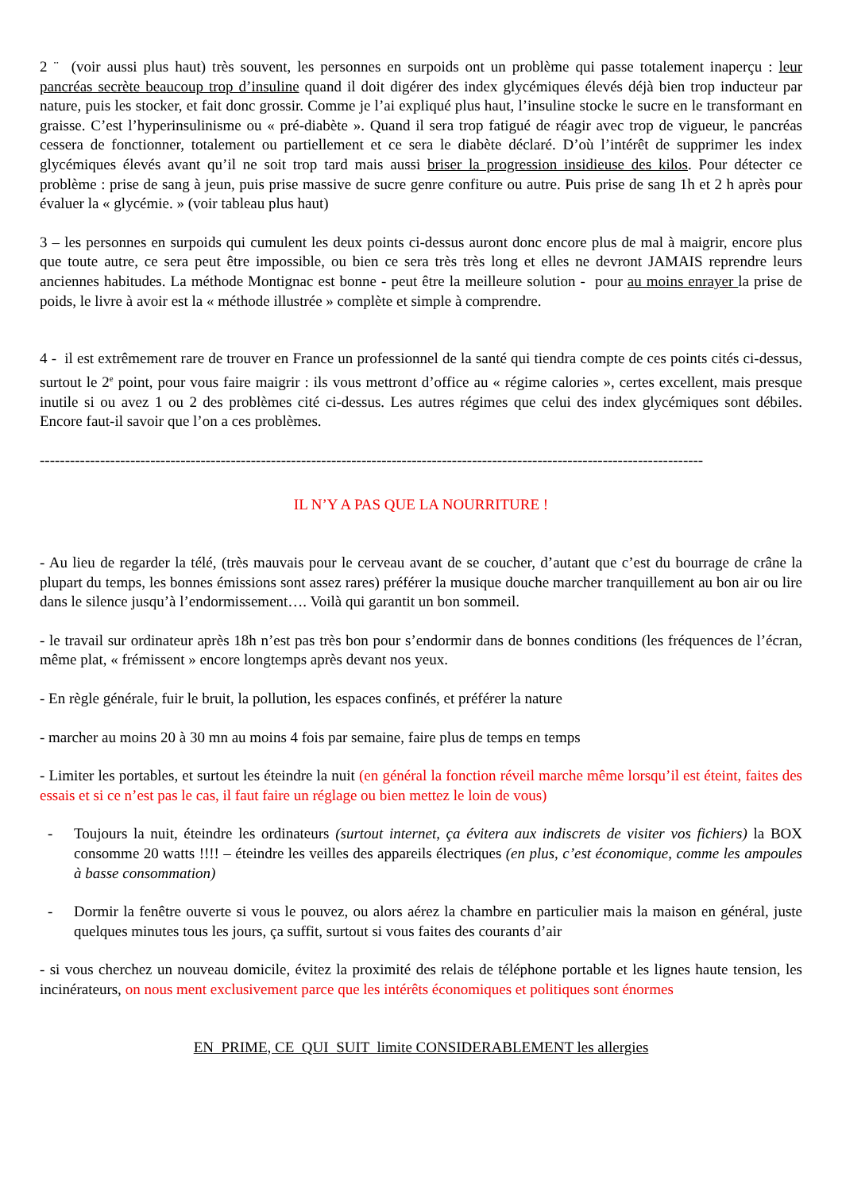2 ¨ (voir aussi plus haut) très souvent, les personnes en surpoids ont un problème qui passe totalement inaperçu : leur pancréas secrète beaucoup trop d’insuline quand il doit digérer des index glycémiques élevés déjà bien trop inducteur par nature, puis les stocker, et fait donc grossir. Comme je l’ai expliqué plus haut, l’insuline stocke le sucre en le transformant en graisse. C’est l’hyperinsulinisme ou « pré-diabète ». Quand il sera trop fatigué de réagir avec trop de vigueur, le pancréas cessera de fonctionner, totalement ou partiellement et ce sera le diabète déclaré. D’où l’intérêt de supprimer les index glycémiques élevés avant qu’il ne soit trop tard mais aussi briser la progression insidieuse des kilos. Pour détecter ce problème : prise de sang à jeun, puis prise massive de sucre genre confiture ou autre. Puis prise de sang 1h et 2 h après pour évaluer la « glycémie. » (voir tableau plus haut)
3 – les personnes en surpoids qui cumulent les deux points ci-dessus auront donc encore plus de mal à maigrir, encore plus que toute autre, ce sera peut être impossible, ou bien ce sera très très long et elles ne devront JAMAIS reprendre leurs anciennes habitudes. La méthode Montignac est bonne - peut être la meilleure solution - pour au moins enrayer la prise de poids, le livre à avoir est la « méthode illustrée » complète et simple à comprendre.
4 - il est extrêmement rare de trouver en France un professionnel de la santé qui tiendra compte de ces points cités ci-dessus, surtout le 2<sup>e</sup> point, pour vous faire maigrir : ils vous mettront d’office au « régime calories », certes excellent, mais presque inutile si ou avez 1 ou 2 des problèmes cité ci-dessus. Les autres régimes que celui des index glycémiques sont débiles. Encore faut-il savoir que l’on a ces problèmes.
------------------------------------------------------------------------------------------------------------------------------------
IL N’Y A PAS QUE LA NOURRITURE !
- Au lieu de regarder la télé, (très mauvais pour le cerveau avant de se coucher, d’autant que c’est du bourrage de crâne la plupart du temps, les bonnes émissions sont assez rares) préférer la musique douche marcher tranquillement au bon air ou lire dans le silence jusqu’à l’endormissement…. Voilà qui garantit un bon sommeil.
- le travail sur ordinateur après 18h n’est pas très bon pour s’endormir dans de bonnes conditions (les fréquences de l’écran, même plat, « frémissent » encore longtemps après devant nos yeux.
- En règle générale, fuir le bruit, la pollution, les espaces confinés, et préférer la nature
- marcher au moins 20 à 30 mn au moins 4 fois par semaine, faire plus de temps en temps
- Limiter les portables, et surtout les éteindre la nuit (en général la fonction réveil marche même lorsqu’il est éteint, faites des essais et si ce n’est pas le cas, il faut faire un réglage ou bien mettez le loin de vous)
- Toujours la nuit, éteindre les ordinateurs (surtout internet, ça évitera aux indiscrets de visiter vos fichiers) la BOX consomme 20 watts !!!! – éteindre les veilles des appareils électriques (en plus, c’est économique, comme les ampoules à basse consommation)
- Dormir la fenêtre ouverte si vous le pouvez, ou alors aérez la chambre en particulier mais la maison en général, juste quelques minutes tous les jours, ça suffit, surtout si vous faites des courants d’air
- si vous cherchez un nouveau domicile, évitez la proximité des relais de téléphone portable et les lignes haute tension, les incinérateurs, on nous ment exclusivement parce que les intérêts économiques et politiques sont énormes
EN PRIME, CE QUI SUIT limite CONSIDERABLEMENT les allergies